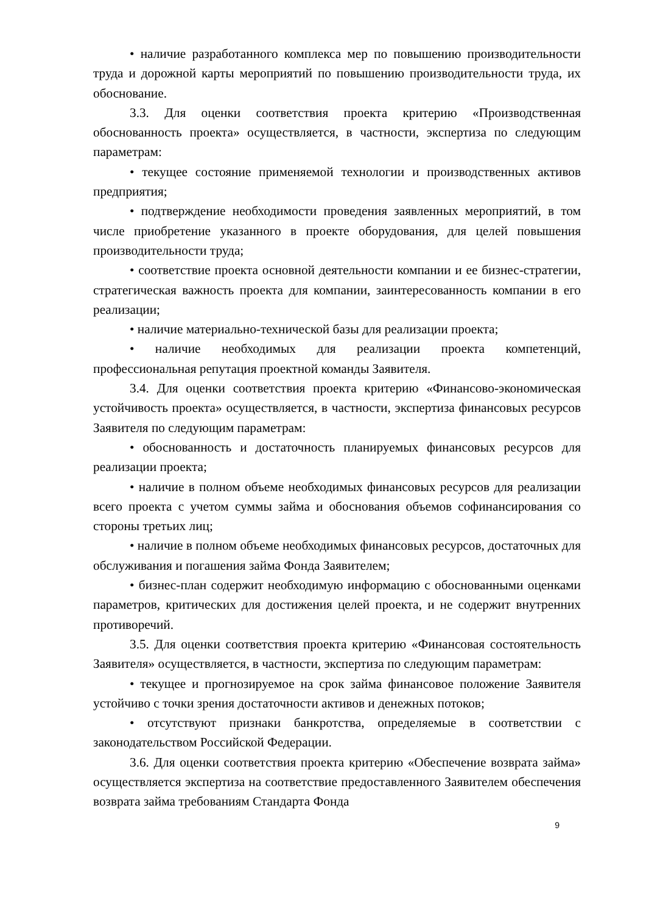• наличие разработанного комплекса мер по повышению производительности труда и дорожной карты мероприятий по повышению производительности труда, их обоснование.
3.3. Для оценки соответствия проекта критерию «Производственная обоснованность проекта» осуществляется, в частности, экспертиза по следующим параметрам:
• текущее состояние применяемой технологии и производственных активов предприятия;
• подтверждение необходимости проведения заявленных мероприятий, в том числе приобретение указанного в проекте оборудования, для целей повышения производительности труда;
• соответствие проекта основной деятельности компании и ее бизнес-стратегии, стратегическая важность проекта для компании, заинтересованность компании в его реализации;
• наличие материально-технической базы для реализации проекта;
• наличие необходимых для реализации проекта компетенций, профессиональная репутация проектной команды Заявителя.
3.4. Для оценки соответствия проекта критерию «Финансово-экономическая устойчивость проекта» осуществляется, в частности, экспертиза финансовых ресурсов Заявителя по следующим параметрам:
• обоснованность и достаточность планируемых финансовых ресурсов для реализации проекта;
• наличие в полном объеме необходимых финансовых ресурсов для реализации всего проекта с учетом суммы займа и обоснования объемов софинансирования со стороны третьих лиц;
• наличие в полном объеме необходимых финансовых ресурсов, достаточных для обслуживания и погашения займа Фонда Заявителем;
• бизнес-план содержит необходимую информацию с обоснованными оценками параметров, критических для достижения целей проекта, и не содержит внутренних противоречий.
3.5. Для оценки соответствия проекта критерию «Финансовая состоятельность Заявителя» осуществляется, в частности, экспертиза по следующим параметрам:
• текущее и прогнозируемое на срок займа финансовое положение Заявителя устойчиво с точки зрения достаточности активов и денежных потоков;
• отсутствуют признаки банкротства, определяемые в соответствии с законодательством Российской Федерации.
3.6. Для оценки соответствия проекта критерию «Обеспечение возврата займа» осуществляется экспертиза на соответствие предоставленного Заявителем обеспечения возврата займа требованиям Стандарта Фонда
9